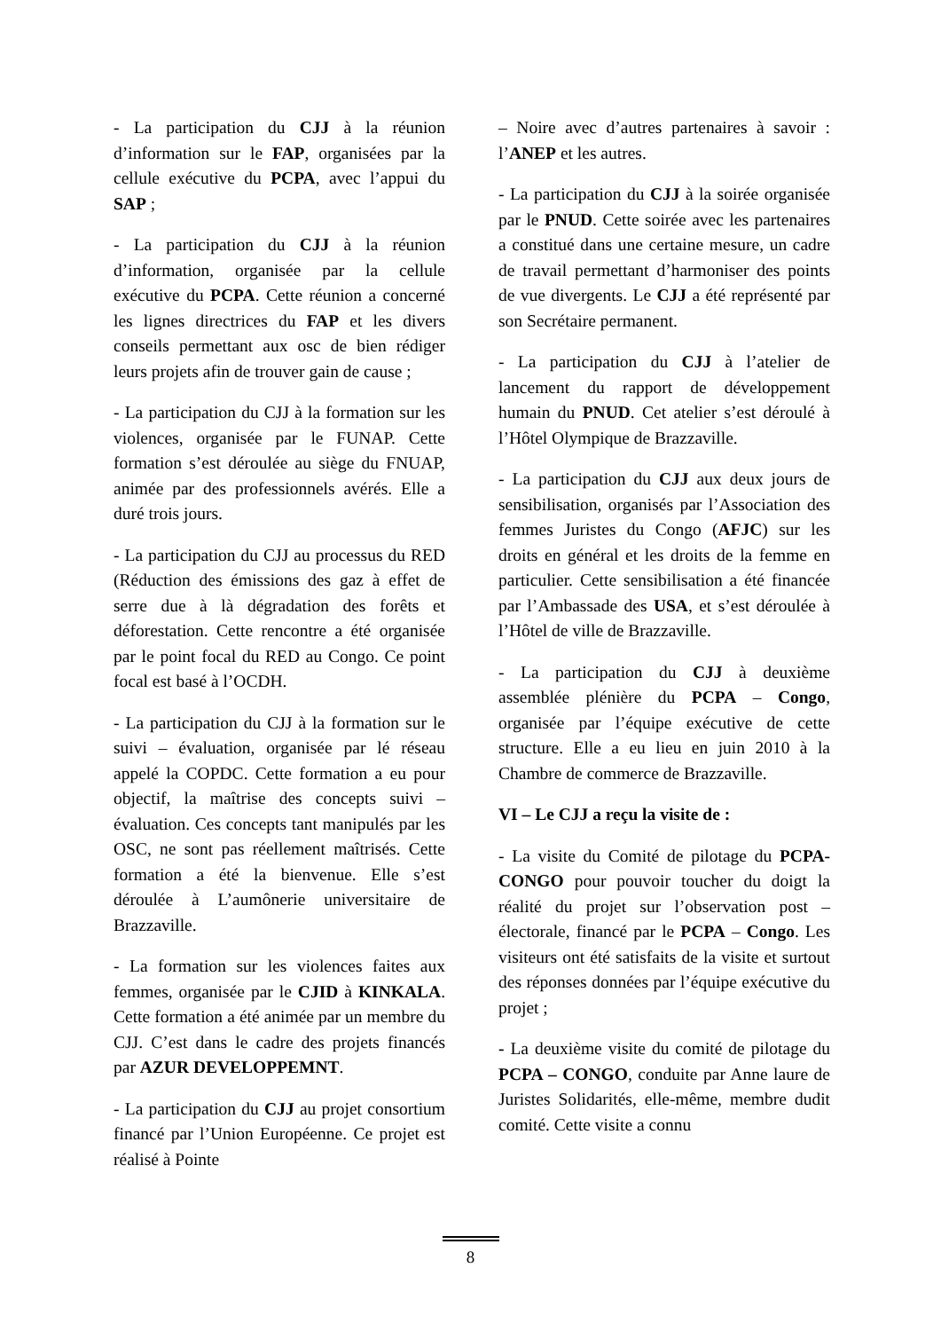- La participation du CJJ à la réunion d’information sur le FAP, organisées par la cellule exécutive du PCPA, avec l’appui du SAP ;
- La participation du CJJ à la réunion d’information, organisée par la cellule exécutive du PCPA. Cette réunion a concerné les lignes directrices du FAP et les divers conseils permettant aux osc de bien rédiger leurs projets afin de trouver gain de cause ;
- La participation du CJJ à la formation sur les violences, organisée par le FUNAP. Cette formation s’est déroulée au siège du FNUAP, animée par des professionnels avérés. Elle a duré trois jours.
- La participation du CJJ au processus du RED (Réduction des émissions des gaz à effet de serre due à là dégradation des forêts et déforestation. Cette rencontre a été organisée par le point focal du RED au Congo. Ce point focal est basé à l’OCDH.
- La participation du CJJ à la formation sur le suivi – évaluation, organisée par lé réseau appelé la COPDC. Cette formation a eu pour objectif, la maîtrise des concepts suivi – évaluation. Ces concepts tant manipulés par les OSC, ne sont pas réellement maîtrisés. Cette formation a été la bienvenue. Elle s’est déroulée à L’aumônerie universitaire de Brazzaville.
- La formation sur les violences faites aux femmes, organisée par le CJID à KINKALA. Cette formation a été animée par un membre du CJJ. C’est dans le cadre des projets financés par AZUR DEVELOPPEMNT.
- La participation du CJJ au projet consortium financé par l’Union Européenne. Ce projet est réalisé à Pointe
– Noire avec d’autres partenaires à savoir : l’ANEP et les autres.
- La participation du CJJ à la soirée organisée par le PNUD. Cette soirée avec les partenaires a constitué dans une certaine mesure, un cadre de travail permettant d’harmoniser des points de vue divergents. Le CJJ a été représenté par son Secrétaire permanent.
- La participation du CJJ à l’atelier de lancement du rapport de développement humain du PNUD. Cet atelier s’est déroulé à l’Hôtel Olympique de Brazzaville.
- La participation du CJJ aux deux jours de sensibilisation, organisés par l’Association des femmes Juristes du Congo (AFJC) sur les droits en général et les droits de la femme en particulier. Cette sensibilisation a été financée par l’Ambassade des USA, et s’est déroulée à l’Hôtel de ville de Brazzaville.
- La participation du CJJ à deuxième assemblée plénière du PCPA – Congo, organisée par l’équipe exécutive de cette structure. Elle a eu lieu en juin 2010 à la Chambre de commerce de Brazzaville.
VI – Le CJJ a reçu la visite de :
- La visite du Comité de pilotage du PCPA- CONGO pour pouvoir toucher du doigt la réalité du projet sur l’observation post – électorale, financé par le PCPA – Congo. Les visiteurs ont été satisfaits de la visite et surtout des réponses données par l’équipe exécutive du projet ;
- La deuxième visite du comité de pilotage du PCPA – CONGO, conduite par Anne laure de Juristes Solidarités, elle-même, membre dudit comité. Cette visite a connu
8